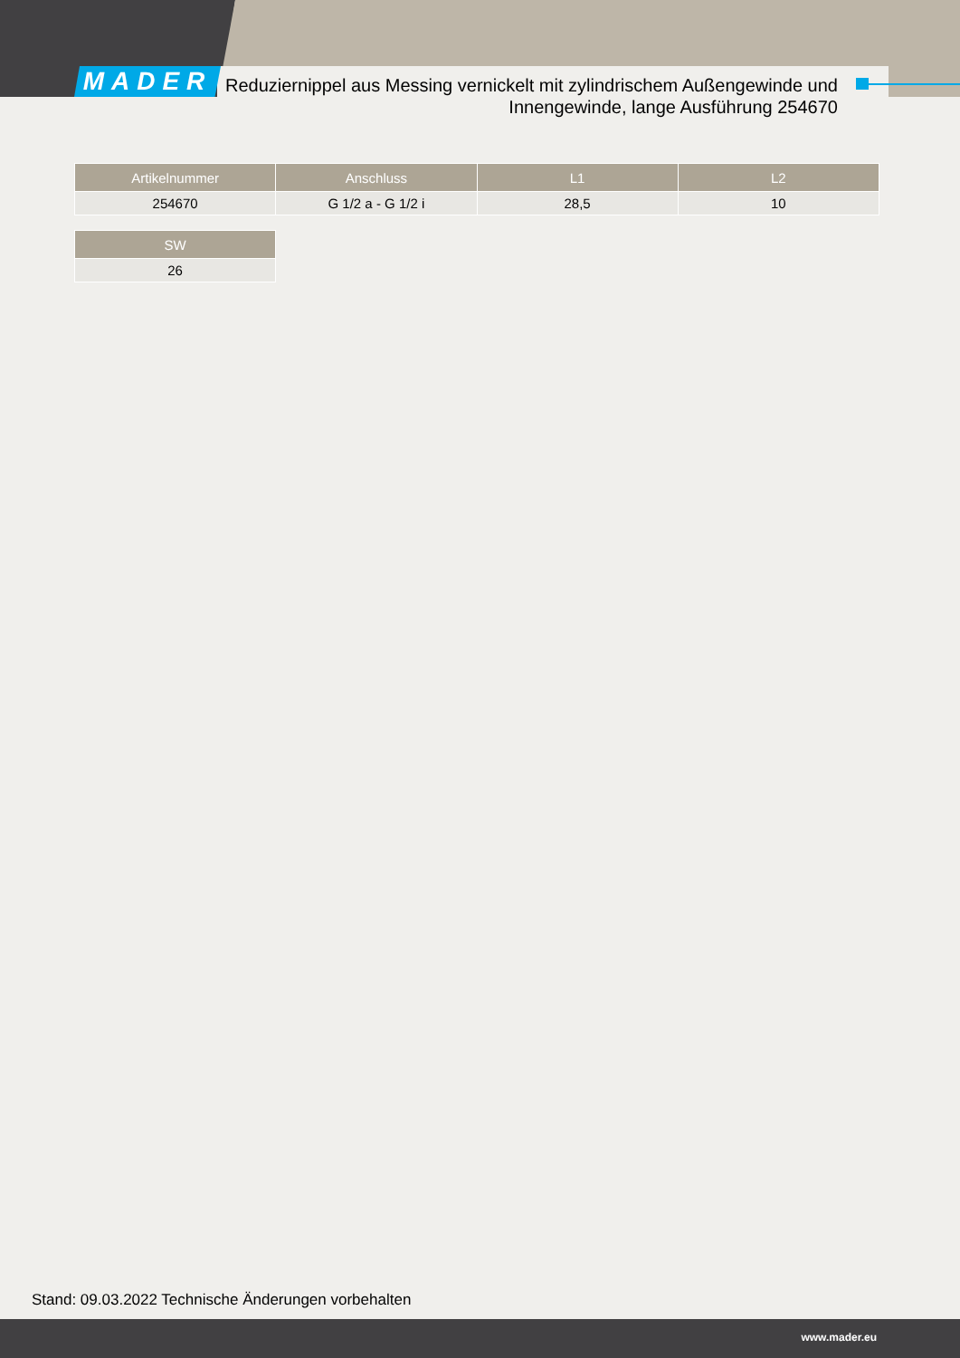MADER
Reduziernippel aus Messing vernickelt mit zylindrischem Außengewinde und Innengewinde, lange Ausführung 254670
| Artikelnummer | Anschluss | L1 | L2 |
| --- | --- | --- | --- |
| 254670 | G 1/2 a - G 1/2 i | 28,5 | 10 |
| SW |
| --- |
| 26 |
Stand: 09.03.2022 Technische Änderungen vorbehalten
www.mader.eu